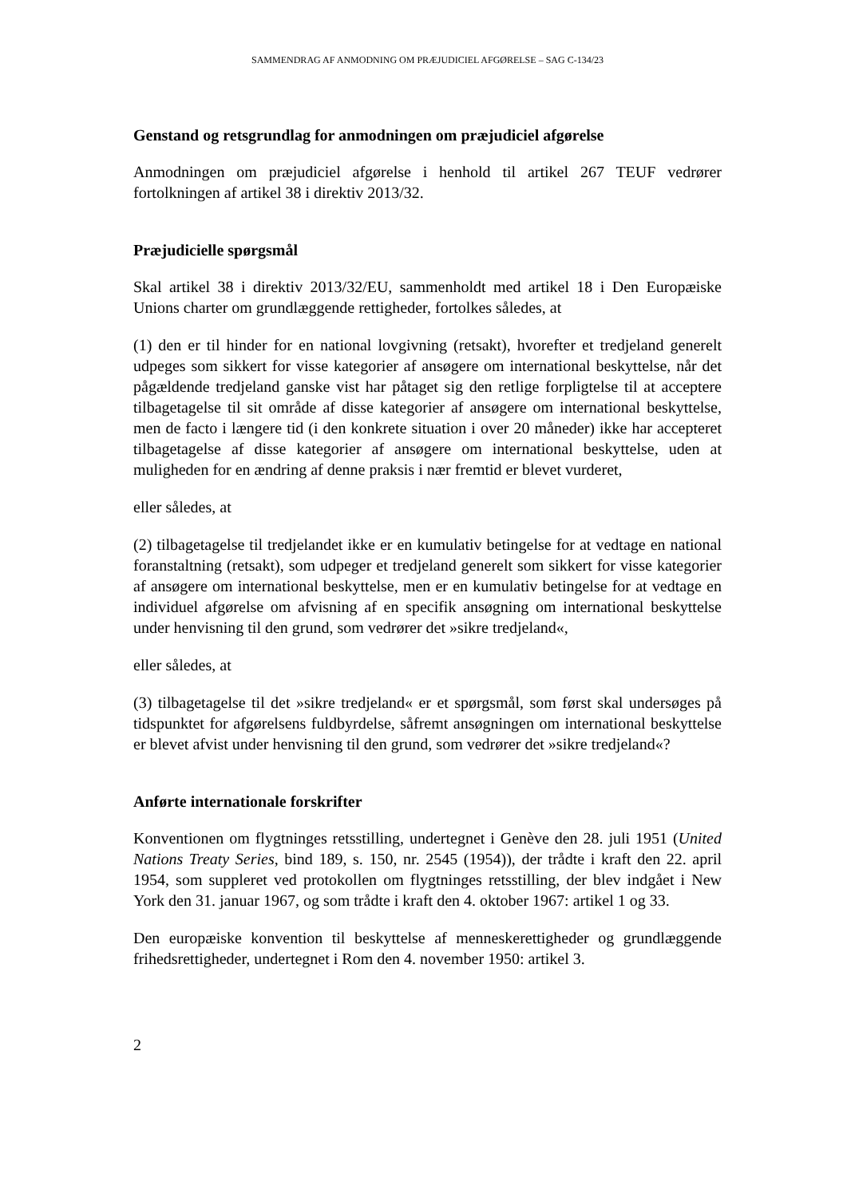SAMMENDRAG AF ANMODNING OM PRÆJUDICIEL AFGØRELSE – SAG C-134/23
Genstand og retsgrundlag for anmodningen om præjudiciel afgørelse
Anmodningen om præjudiciel afgørelse i henhold til artikel 267 TEUF vedrører fortolkningen af artikel 38 i direktiv 2013/32.
Præjudicielle spørgsmål
Skal artikel 38 i direktiv 2013/32/EU, sammenholdt med artikel 18 i Den Europæiske Unions charter om grundlæggende rettigheder, fortolkes således, at
(1) den er til hinder for en national lovgivning (retsakt), hvorefter et tredjeland generelt udpeges som sikkert for visse kategorier af ansøgere om international beskyttelse, når det pågældende tredjeland ganske vist har påtaget sig den retlige forpligtelse til at acceptere tilbagetagelse til sit område af disse kategorier af ansøgere om international beskyttelse, men de facto i længere tid (i den konkrete situation i over 20 måneder) ikke har accepteret tilbagetagelse af disse kategorier af ansøgere om international beskyttelse, uden at muligheden for en ændring af denne praksis i nær fremtid er blevet vurderet,
eller således, at
(2) tilbagetagelse til tredjelandet ikke er en kumulativ betingelse for at vedtage en national foranstaltning (retsakt), som udpeger et tredjeland generelt som sikkert for visse kategorier af ansøgere om international beskyttelse, men er en kumulativ betingelse for at vedtage en individuel afgørelse om afvisning af en specifik ansøgning om international beskyttelse under henvisning til den grund, som vedrører det »sikre tredjeland«,
eller således, at
(3) tilbagetagelse til det »sikre tredjeland« er et spørgsmål, som først skal undersøges på tidspunktet for afgørelsens fuldbyrdelse, såfremt ansøgningen om international beskyttelse er blevet afvist under henvisning til den grund, som vedrører det »sikre tredjeland«?
Anførte internationale forskrifter
Konventionen om flygtninges retsstilling, undertegnet i Genève den 28. juli 1951 (United Nations Treaty Series, bind 189, s. 150, nr. 2545 (1954)), der trådte i kraft den 22. april 1954, som suppleret ved protokollen om flygtninges retsstilling, der blev indgået i New York den 31. januar 1967, og som trådte i kraft den 4. oktober 1967: artikel 1 og 33.
Den europæiske konvention til beskyttelse af menneskerettigheder og grundlæggende frihedsrettigheder, undertegnet i Rom den 4. november 1950: artikel 3.
2